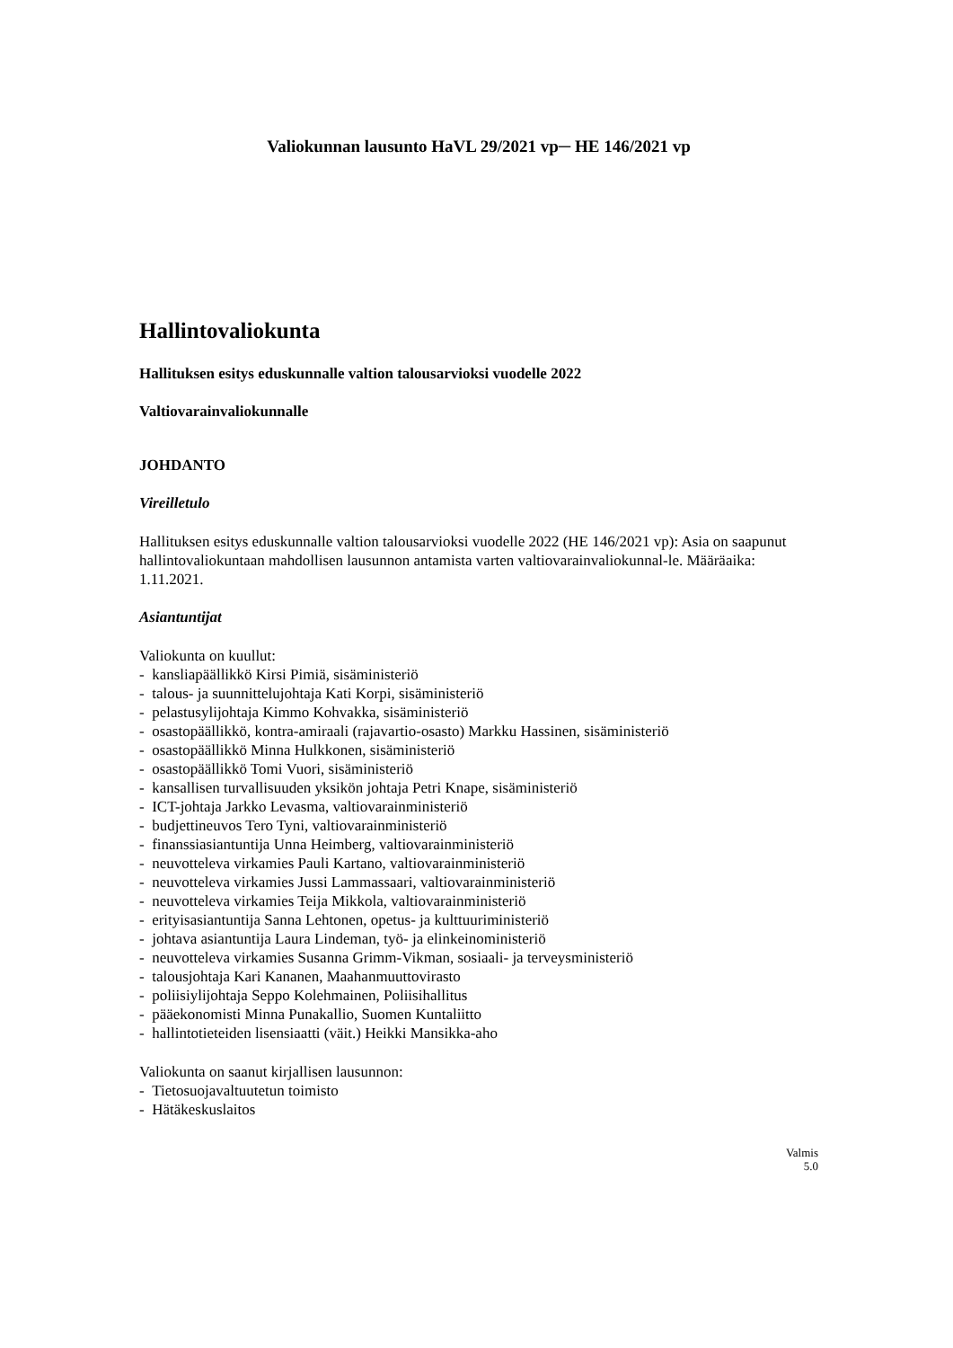Valiokunnan lausunto HaVL 29/2021 vp─ HE 146/2021 vp
Hallintovaliokunta
Hallituksen esitys eduskunnalle valtion talousarvioksi vuodelle 2022
Valtiovarainvaliokunnalle
JOHDANTO
Vireilletulo
Hallituksen esitys eduskunnalle valtion talousarvioksi vuodelle 2022 (HE 146/2021 vp): Asia on saapunut hallintovaliokuntaan mahdollisen lausunnon antamista varten valtiovarainvaliokunnal-le. Määräaika: 1.11.2021.
Asiantuntijat
Valiokunta on kuullut:
- kansliapäällikkö Kirsi Pimiä, sisäministeriö
- talous- ja suunnittelujohtaja Kati Korpi, sisäministeriö
- pelastusylijohtaja Kimmo Kohvakka, sisäministeriö
- osastopäällikkö, kontra-amiraali (rajavartio-osasto) Markku Hassinen, sisäministeriö
- osastopäällikkö Minna Hulkkonen, sisäministeriö
- osastopäällikkö Tomi Vuori, sisäministeriö
- kansallisen turvallisuuden yksikön johtaja Petri Knape, sisäministeriö
- ICT-johtaja Jarkko Levasma, valtiovarainministeriö
- budjettineuvos Tero Tyni, valtiovarainministeriö
- finanssiasiantuntija Unna Heimberg, valtiovarainministeriö
- neuvotteleva virkamies Pauli Kartano, valtiovarainministeriö
- neuvotteleva virkamies Jussi Lammassaari, valtiovarainministeriö
- neuvotteleva virkamies Teija Mikkola, valtiovarainministeriö
- erityisasiantuntija Sanna Lehtonen, opetus- ja kulttuuriministeriö
- johtava asiantuntija Laura Lindeman, työ- ja elinkeinoministeriö
- neuvotteleva virkamies Susanna Grimm-Vikman, sosiaali- ja terveysministeriö
- talousjohtaja Kari Kananen, Maahanmuuttovirasto
- poliisiylijohtaja Seppo Kolehmainen, Poliisihallitus
- pääekonomisti Minna Punakallio, Suomen Kuntaliitto
- hallintotieteiden lisensiaatti (väit.) Heikki Mansikka-aho
Valiokunta on saanut kirjallisen lausunnon:
- Tietosuojavaltuutetun toimisto
- Hätäkeskuslaitos
Valmis
5.0